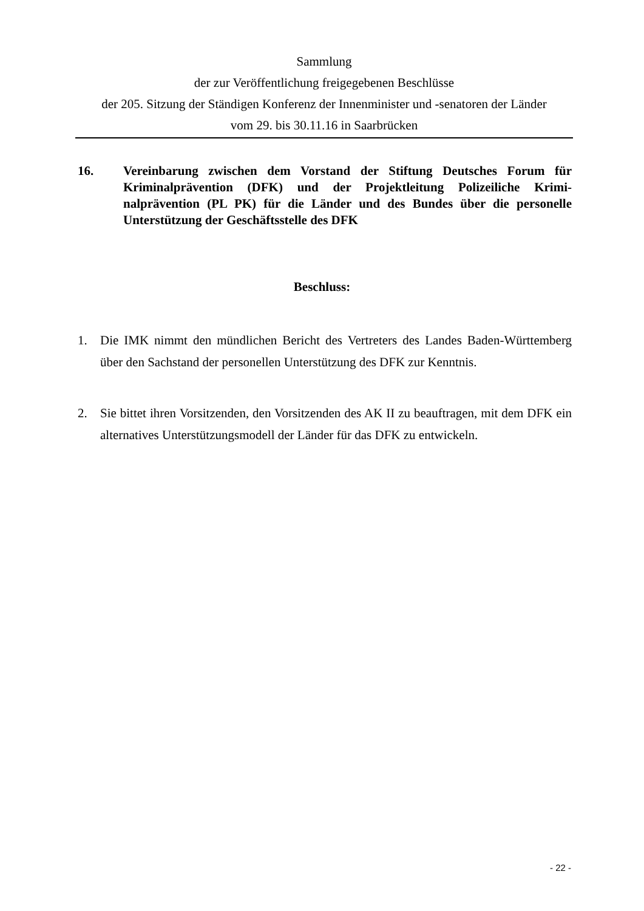Sammlung
der zur Veröffentlichung freigegebenen Beschlüsse
der 205. Sitzung der Ständigen Konferenz der Innenminister und -senatoren der Länder
vom 29. bis 30.11.16 in Saarbrücken
16. Vereinbarung zwischen dem Vorstand der Stiftung Deutsches Forum für Kriminalprävention (DFK) und der Projektleitung Polizeiliche Krimi­nalprävention (PL PK) für die Länder und des Bundes über die personelle Unterstützung der Geschäftsstelle des DFK
Beschluss:
1. Die IMK nimmt den mündlichen Bericht des Vertreters des Landes Baden-Württemberg über den Sachstand der personellen Unterstützung des DFK zur Kenntnis.
2. Sie bittet ihren Vorsitzenden, den Vorsitzenden des AK II zu beauftragen, mit dem DFK ein alternatives Unterstützungsmodell der Länder für das DFK zu entwickeln.
- 22 -